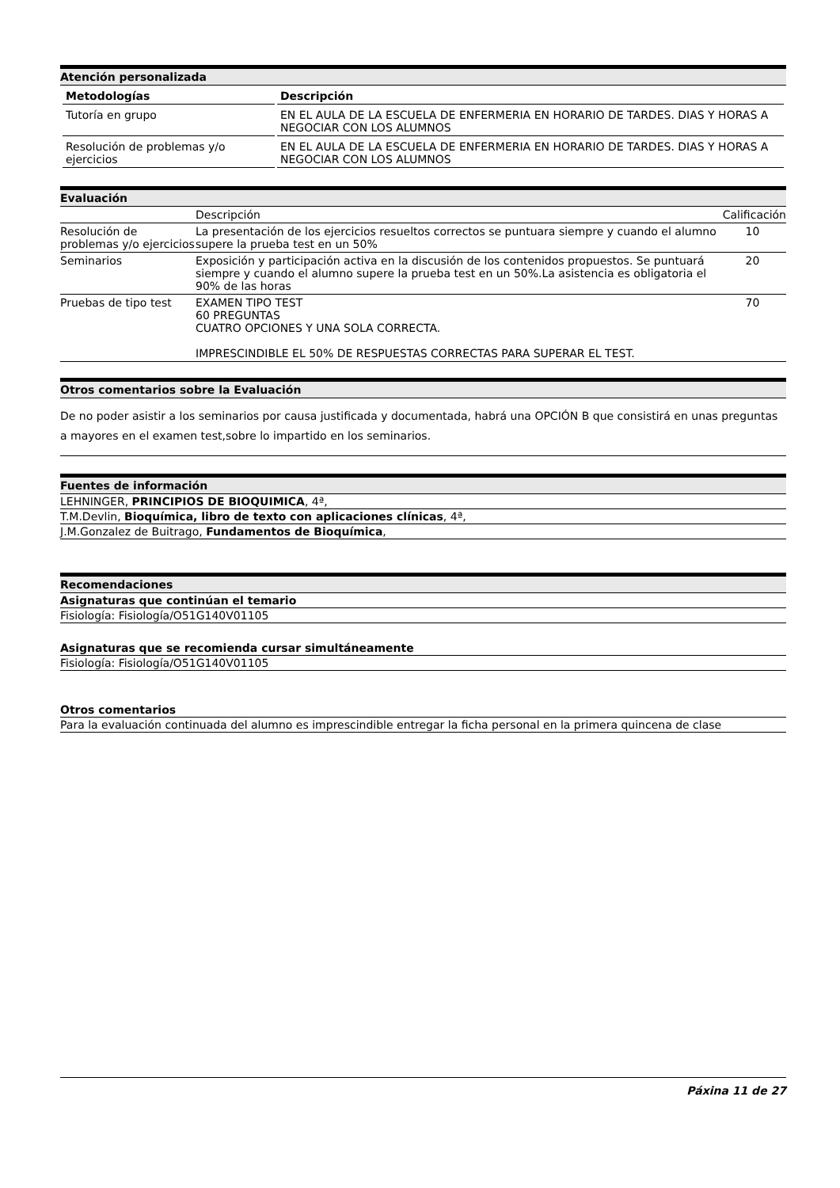Atención personalizada
| Metodologías | Descripción |
| --- | --- |
| Tutoría en grupo | EN EL AULA DE LA ESCUELA DE ENFERMERIA EN HORARIO DE TARDES. DIAS Y HORAS A NEGOCIAR CON LOS ALUMNOS |
| Resolución de problemas y/o ejercicios | EN EL AULA DE LA ESCUELA DE ENFERMERIA EN HORARIO DE TARDES. DIAS Y HORAS A NEGOCIAR CON LOS ALUMNOS |
Evaluación
| | Descripción | Calificación |
| Resolución de problemas y/o ejercicios | La presentación de los ejercicios resueltos correctos se puntuara siempre y cuando el alumno supere la prueba test en un 50% | 10 |
| Seminarios | Exposición y participación activa en la discusión de los contenidos propuestos. Se puntuará siempre y cuando el alumno supere la prueba test en un 50%.La asistencia es obligatoria el 90% de las horas | 20 |
| Pruebas de tipo test | EXAMEN TIPO TEST 60 PREGUNTAS CUATRO OPCIONES Y UNA SOLA CORRECTA. IMPRESCINDIBLE EL 50% DE RESPUESTAS CORRECTAS PARA SUPERAR EL TEST. | 70 |
Otros comentarios sobre la Evaluación
De no poder asistir a los seminarios por causa justificada y documentada, habrá una OPCIÓN B que consistirá en unas preguntas a mayores en el examen test,sobre lo impartido en los seminarios.
Fuentes de información
LEHNINGER, PRINCIPIOS DE BIOQUIMICA, 4ª,
T.M.Devlin, Bioquímica, libro de texto con aplicaciones clínicas, 4ª,
J.M.Gonzalez de Buitrago, Fundamentos de Bioquímica,
Recomendaciones
Asignaturas que continúan el temario
Fisiología: Fisiología/O51G140V01105
Asignaturas que se recomienda cursar simultáneamente
Fisiología: Fisiología/O51G140V01105
Otros comentarios
Para la evaluación continuada del alumno es imprescindible entregar la ficha personal en la primera quincena de clase
Páxina 11 de 27